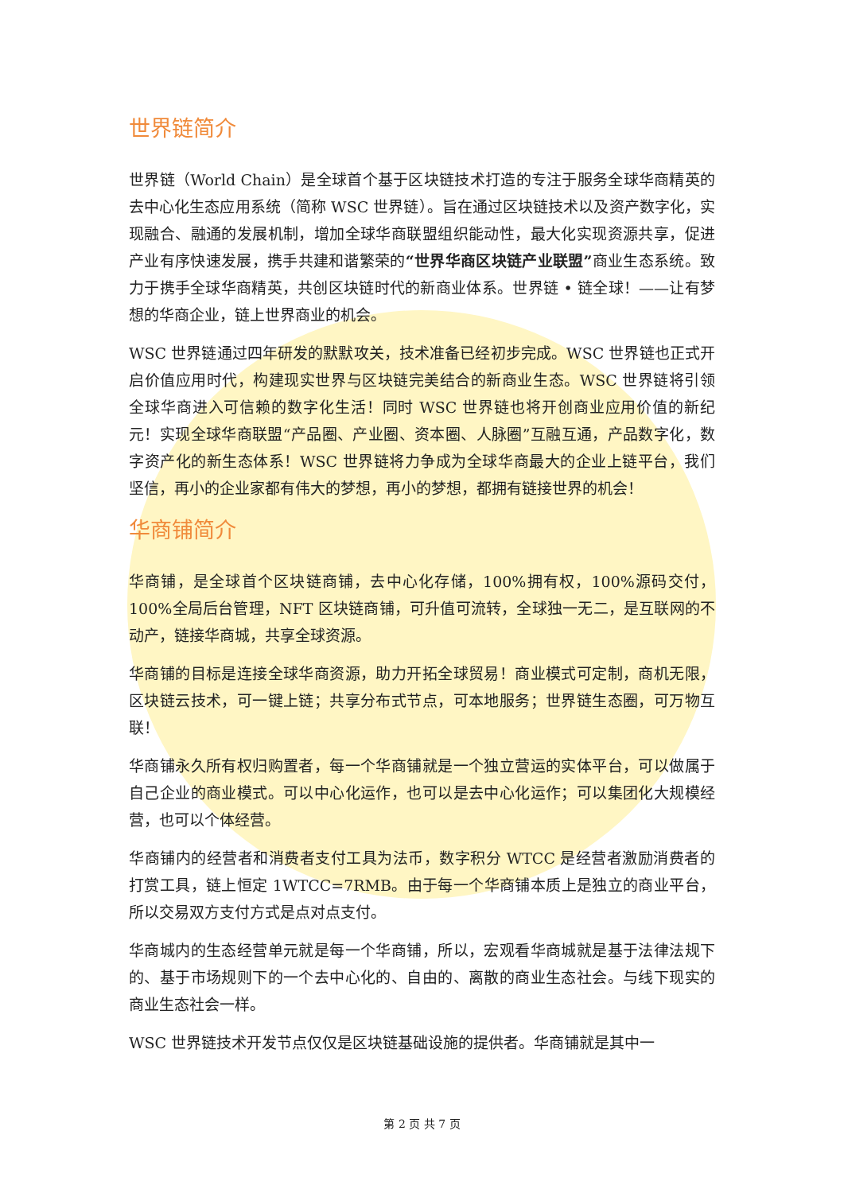世界链简介
世界链（World Chain）是全球首个基于区块链技术打造的专注于服务全球华商精英的去中心化生态应用系统（简称 WSC 世界链）。旨在通过区块链技术以及资产数字化，实现融合、融通的发展机制，增加全球华商联盟组织能动性，最大化实现资源共享，促进产业有序快速发展，携手共建和谐繁荣的“世界华商区块链产业联盟”商业生态系统。致力于携手全球华商精英，共创区块链时代的新商业体系。世界链 • 链全球！——让有梦想的华商企业，链上世界商业的机会。
WSC 世界链通过四年研发的默默攻关，技术准备已经初步完成。WSC 世界链也正式开启价值应用时代，构建现实世界与区块链完美结合的新商业生态。WSC 世界链将引领全球华商进入可信赖的数字化生活！同时 WSC 世界链也将开创商业应用价值的新纪元！实现全球华商联盟“产品圈、产业圈、资本圈、人脉圈”互融互通，产品数字化，数字资产化的新生态体系！WSC 世界链将力争成为全球华商最大的企业上链平台，我们坚信，再小的企业家都有伟大的梦想，再小的梦想，都拥有链接世界的机会！
华商铺简介
华商铺，是全球首个区块链商铺，去中心化存储，100%拥有权，100%源码交付，100%全局后台管理，NFT 区块链商铺，可升值可流转，全球独一无二，是互联网的不动产，链接华商城，共享全球资源。
华商铺的目标是连接全球华商资源，助力开拓全球贸易！商业模式可定制，商机无限，区块链云技术，可一键上链；共享分布式节点，可本地服务；世界链生态圈，可万物互联！
华商铺永久所有权归购置者，每一个华商铺就是一个独立营运的实体平台，可以做属于自己企业的商业模式。可以中心化运作，也可以是去中心化运作；可以集团化大规模经营，也可以个体经营。
华商铺内的经营者和消费者支付工具为法币，数字积分 WTCC 是经营者激励消费者的打赏工具，链上恒定 1WTCC=7RMB。由于每一个华商铺本质上是独立的商业平台，所以交易双方支付方式是点对点支付。
华商城内的生态经营单元就是每一个华商铺，所以，宏观看华商城就是基于法律法规下的、基于市场规则下的一个去中心化的、自由的、离散的商业生态社会。与线下现实的商业生态社会一样。
WSC 世界链技术开发节点仅仅是区块链基础设施的提供者。华商铺就是其中一
第 2 页 共 7 页